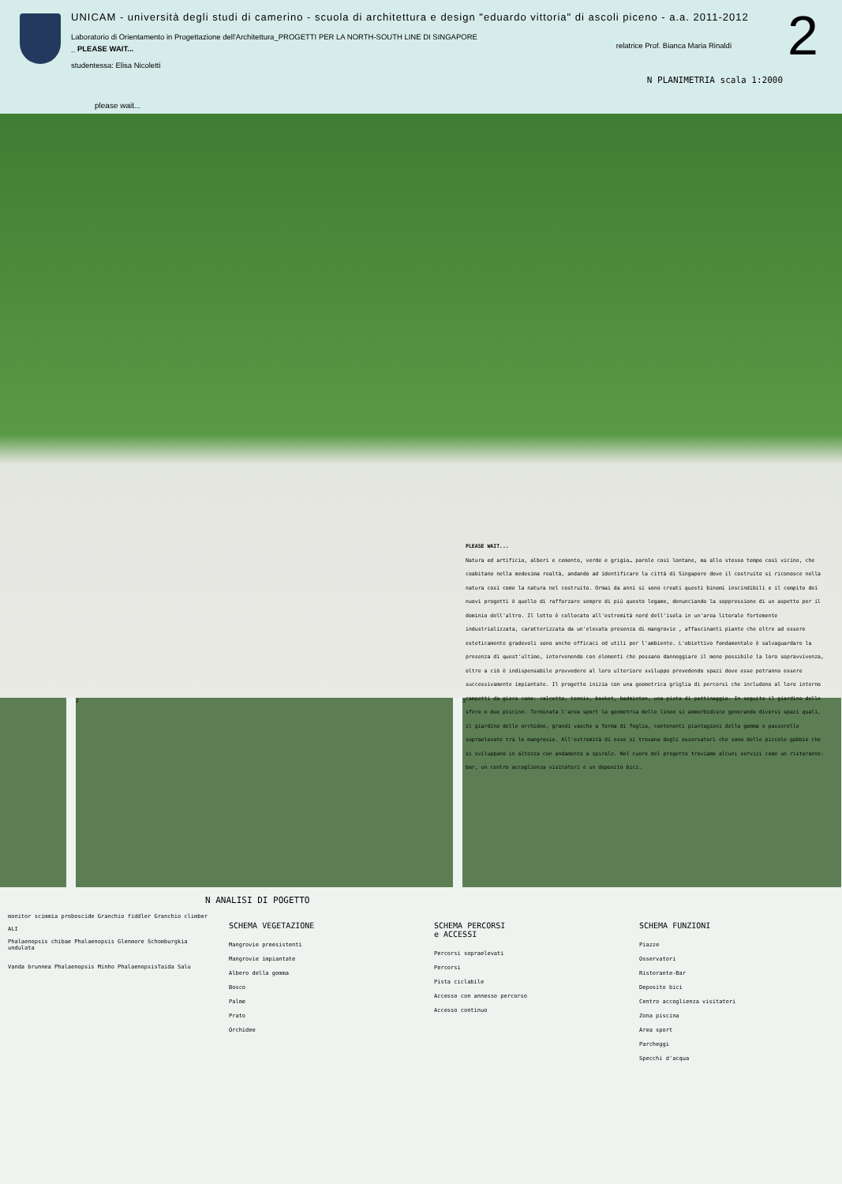UNICAM - università degli studi di camerino - scuola di architettura e design "eduardo vittoria" di ascoli piceno - a.a. 2011-2012
Laboratorio di Orientamento in Progettazione dell'Architettura_PROGETTI PER LA NORTH-SOUTH LINE DI SINGAPORE
_ PLEASE WAIT...
studentessa: Elisa Nicoletti
relatrice Prof. Bianca Maria Rinaldi
2
N PLANIMETRIA scala 1:2000
please wait...
PLEASE WAIT...
Natura ed artificio, alberi e cemento, verde e grigio… parole così lontane, ma allo stesso tempo così vicine, che coabitano nella medesima realtà, andando ad identificare la città di Singapore dove il costruito si riconosce nella natura così come la natura nel costruito. Ormai da anni si sono creati questi binomi inscindibili e il compito dei nuovi progetti è quello di rafforzare sempre di più questo legame, denunciando la soppressione di un aspetto per il dominio dell'altro. Il lotto è collocato all'estremità nord dell'isola in un'area litorale fortemente industrializzata, caratterizzata da un'elevata presenza di mangrovie , affascinanti piante che oltre ad essere esteticamente gradevoli sono anche efficaci ed utili per l'ambiente. L'obiettivo fondamentale è salvaguardare la presenza di quest'ultime, intervenendo con elementi che possano danneggiare il meno possibile la loro sopravvivenza, oltre a ciò è indispensabile provvedere al loro ulteriore sviluppo prevedendo spazi dove esse potranno essere successivamente impiantate. Il progetto inizia con una geometrica griglia di percorsi che includono al loro interno campetti da gioco come: calcetto, tennis, basket, badminton, una pista di pattinaggio. In seguito il giardino delle sfere e due piscine. Terminata l'area sport la geometria delle linee si ammorbidisce generando diversi spazi quali, il giardino delle orchidee, grandi vasche a forma di foglia, contenenti piantagioni della gomma e passerelle sopraelevate tra le mangrovie. All'estremità di esse si trovano degli osservatori che sono delle piccole gabbie che si sviluppano in altezza con andamento a spirale. Nel cuore del progetto troviamo alcuni servizi come un ristorante-bar, un centro accoglienza visitatori e un deposito bici.
2 3
N ANALISI DI POGETTO
monitor scimmia proboscide Granchio fiddler Granchio climber
ALI
Phalaenopsis chibae Phalaenopsis Glenmore Schomburgkia undulata
Vanda brunnea Phalaenopsis Minho PhalaenopsisTaida Salu
SCHEMA VEGETAZIONE
Mangrovie preesistenti
Mangrovie impiantate
Albero della gomma
Bosco
Palme
Prato
Orchidee
SCHEMA PERCORSI
e ACCESSI
Percorsi sopraelevati
Percorsi
Pista ciclabile
Accesso con annesso percorso
Accesso continuo
SCHEMA FUNZIONI
Piazze
Osservatori
Ristorante-Bar
Deposito bici
Centro accoglienza visitatori
Zona piscina
Area sport
Parcheggi
Specchi d'acqua